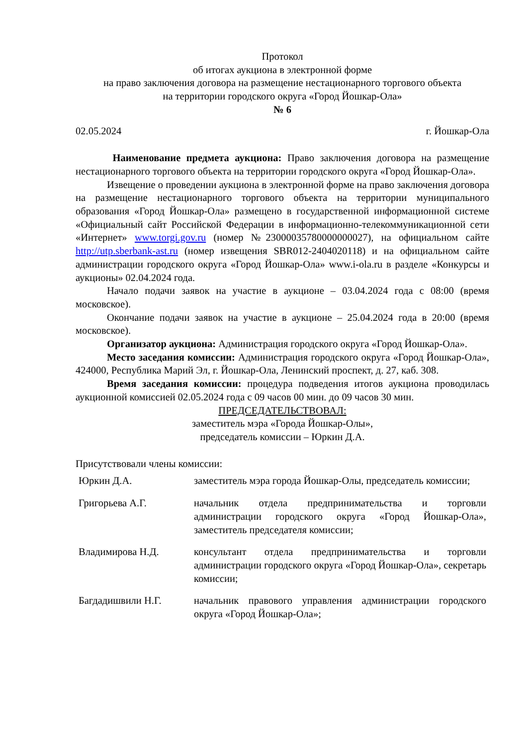Протокол
об итогах аукциона в электронной форме
на право заключения договора на размещение нестационарного торгового объекта
на территории городского округа «Город Йошкар-Ола»
№ 6
02.05.2024 г. Йошкар-Ола
Наименование предмета аукциона: Право заключения договора на размещение нестационарного торгового объекта на территории городского округа «Город Йошкар-Ола».
Извещение о проведении аукциона в электронной форме на право заключения договора на размещение нестационарного торгового объекта на территории муниципального образования «Город Йошкар-Ола» размещено в государственной информационной системе «Официальный сайт Российской Федерации в информационно-телекоммуникационной сети «Интернет» www.torgi.gov.ru (номер №23000035780000000027), на официальном сайте http://utp.sberbank-ast.ru (номер извещения SBR012-2404020118) и на официальном сайте администрации городского округа «Город Йошкар-Ола» www.i-ola.ru в разделе «Конкурсы и аукционы» 02.04.2024 года.
Начало подачи заявок на участие в аукционе – 03.04.2024 года с 08:00 (время московское).
Окончание подачи заявок на участие в аукционе – 25.04.2024 года в 20:00 (время московское).
Организатор аукциона: Администрация городского округа «Город Йошкар-Ола».
Место заседания комиссии: Администрация городского округа «Город Йошкар-Ола», 424000, Республика Марий Эл, г. Йошкар-Ола, Ленинский проспект, д. 27, каб. 308.
Время заседания комиссии: процедура подведения итогов аукциона проводилась аукционной комиссией 02.05.2024 года с 09 часов 00 мин. до 09 часов 30 мин.
ПРЕДСЕДАТЕЛЬСТВОВАЛ:
заместитель мэра «Города Йошкар-Олы»,
председатель комиссии – Юркин Д.А.
Присутствовали члены комиссии:
Юркин Д.А. заместитель мэра города Йошкар-Олы, председатель комиссии;
Григорьева А.Г. начальник отдела предпринимательства и торговли администрации городского округа «Город Йошкар-Ола», заместитель председателя комиссии;
Владимирова Н.Д. консультант отдела предпринимательства и торговли администрации городского округа «Город Йошкар-Ола», секретарь комиссии;
Багдадишвили Н.Г. начальник правового управления администрации городского округа «Город Йошкар-Ола»;